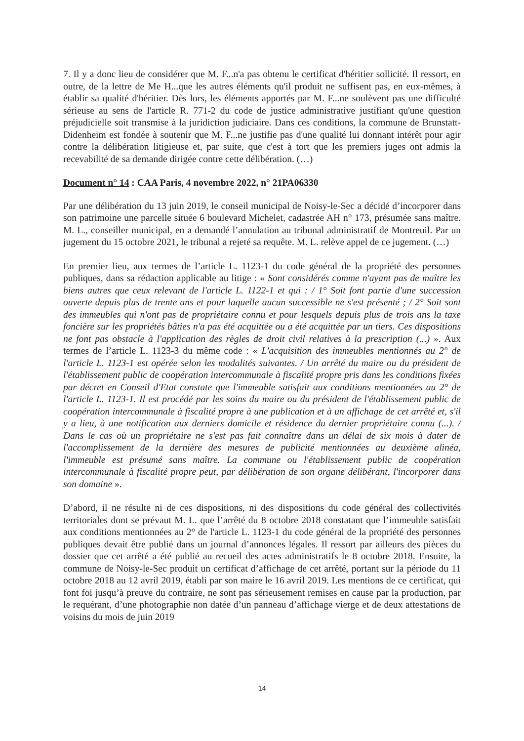7. Il y a donc lieu de considérer que M. F...n'a pas obtenu le certificat d'héritier sollicité. Il ressort, en outre, de la lettre de Me H...que les autres éléments qu'il produit ne suffisent pas, en eux-mêmes, à établir sa qualité d'héritier. Dès lors, les éléments apportés par M. F...ne soulèvent pas une difficulté sérieuse au sens de l'article R. 771-2 du code de justice administrative justifiant qu'une question préjudicielle soit transmise à la juridiction judiciaire. Dans ces conditions, la commune de Brunstatt-Didenheim est fondée à soutenir que M. F...ne justifie pas d'une qualité lui donnant intérêt pour agir contre la délibération litigieuse et, par suite, que c'est à tort que les premiers juges ont admis la recevabilité de sa demande dirigée contre cette délibération. (…)
Document n° 14 : CAA Paris, 4 novembre 2022, n° 21PA06330
Par une délibération du 13 juin 2019, le conseil municipal de Noisy-le-Sec a décidé d’incorporer dans son patrimoine une parcelle située 6 boulevard Michelet, cadastrée AH n° 173, présumée sans maître. M. L., conseiller municipal, en a demandé l’annulation au tribunal administratif de Montreuil. Par un jugement du 15 octobre 2021, le tribunal a rejeté sa requête. M. L. relève appel de ce jugement. (…)
En premier lieu, aux termes de l’article L. 1123-1 du code général de la propriété des personnes publiques, dans sa rédaction applicable au litige : « Sont considérés comme n'ayant pas de maître les biens autres que ceux relevant de l'article L. 1122-1 et qui : / 1° Soit font partie d'une succession ouverte depuis plus de trente ans et pour laquelle aucun successible ne s'est présenté ; / 2° Soit sont des immeubles qui n'ont pas de propriétaire connu et pour lesquels depuis plus de trois ans la taxe foncière sur les propriétés bâties n'a pas été acquittée ou a été acquittée par un tiers. Ces dispositions ne font pas obstacle à l'application des règles de droit civil relatives à la prescription (...) ». Aux termes de l’article L. 1123-3 du même code : « L'acquisition des immeubles mentionnés au 2° de l'article L. 1123-1 est opérée selon les modalités suivantes. / Un arrêté du maire ou du président de l'établissement public de coopération intercommunale à fiscalité propre pris dans les conditions fixées par décret en Conseil d'Etat constate que l'immeuble satisfait aux conditions mentionnées au 2° de l'article L. 1123-1. Il est procédé par les soins du maire ou du président de l'établissement public de coopération intercommunale à fiscalité propre à une publication et à un affichage de cet arrêté et, s'il y a lieu, à une notification aux derniers domicile et résidence du dernier propriétaire connu (...). / Dans le cas où un propriétaire ne s'est pas fait connaître dans un délai de six mois à dater de l'accomplissement de la dernière des mesures de publicité mentionnées au deuxième alinéa, l'immeuble est présumé sans maître. La commune ou l'établissement public de coopération intercommunale à fiscalité propre peut, par délibération de son organe délibérant, l'incorporer dans son domaine ».
D’abord, il ne résulte ni de ces dispositions, ni des dispositions du code général des collectivités territoriales dont se prévaut M. L. que l’arrêté du 8 octobre 2018 constatant que l’immeuble satisfait aux conditions mentionnées au 2° de l'article L. 1123-1 du code général de la propriété des personnes publiques devait être publié dans un journal d’annonces légales. Il ressort par ailleurs des pièces du dossier que cet arrêté a été publié au recueil des actes administratifs le 8 octobre 2018. Ensuite, la commune de Noisy-le-Sec produit un certificat d’affichage de cet arrêté, portant sur la période du 11 octobre 2018 au 12 avril 2019, établi par son maire le 16 avril 2019. Les mentions de ce certificat, qui font foi jusqu’à preuve du contraire, ne sont pas sérieusement remises en cause par la production, par le requérant, d’une photographie non datée d’un panneau d’affichage vierge et de deux attestations de voisins du mois de juin 2019
14